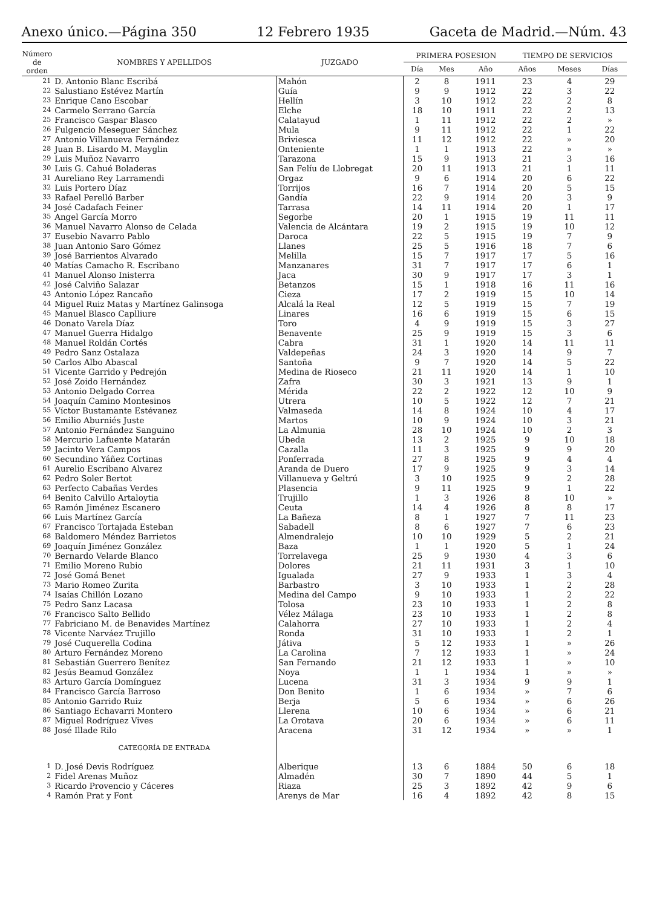Anexo único.—Página 350 12 Febrero 1935 Gaceta de Madrid.—Núm. 43
| Número de orden | NOMBRES Y APELLIDOS | JUZGADO | PRIMERA POSESION | | | TIEMPO DE SERVICIOS | | |
| --- | --- | --- | --- | --- | --- | --- | --- | --- |
| | | | Día | Mes | Año | Años | Meses | Días |
| 21 | D. Antonio Blanc Escribá | Mahón | 2 | 8 | 1911 | 23 | 4 | 29 |
| 22 | Salustiano Estévez Martín | Guía | 9 | 9 | 1912 | 22 | 3 | 22 |
| 23 | Enrique Cano Escobar | Hellín | 3 | 10 | 1912 | 22 | 2 | 8 |
| 24 | Carmelo Serrano García | Elche | 18 | 10 | 1911 | 22 | 2 | 13 |
| 25 | Francisco Gaspar Blasco | Calatayud | 1 | 11 | 1912 | 22 | 2 | » |
| 26 | Fulgencio Meseguer Sánchez | Mula | 9 | 11 | 1912 | 22 | 1 | 22 |
| 27 | Antonio Villanueva Fernández | Briviesca | 11 | 12 | 1912 | 22 | » | 20 |
| 28 | Juan B. Lisardo M. Mayglin | Onteniente | 1 | 1 | 1913 | 22 | » | » |
| 29 | Luis Muñoz Navarro | Tarazona | 15 | 9 | 1913 | 21 | 3 | 16 |
| 30 | Luis G. Cahué Boladeras | San Felíu de Llobregat | 20 | 11 | 1913 | 21 | 1 | 11 |
| 31 | Aureliano Rey Larramendi | Orgaz | 9 | 6 | 1914 | 20 | 6 | 22 |
| 32 | Luis Portero Díaz | Torrijos | 16 | 7 | 1914 | 20 | 5 | 15 |
| 33 | Rafael Perelló Barber | Gandía | 22 | 9 | 1914 | 20 | 3 | 9 |
| 34 | José Cadafach Feiner | Tarrasa | 14 | 11 | 1914 | 20 | 1 | 17 |
| 35 | Angel García Morro | Segorbe | 20 | 1 | 1915 | 19 | 11 | 11 |
| 36 | Manuel Navarro Alonso de Celada | Valencia de Alcántara | 19 | 2 | 1915 | 19 | 10 | 12 |
| 37 | Eusebio Navarro Pablo | Daroca | 22 | 5 | 1915 | 19 | 7 | 9 |
| 38 | Juan Antonio Saro Gómez | Llanes | 25 | 5 | 1916 | 18 | 7 | 6 |
| 39 | José Barrientos Alvarado | Melilla | 15 | 7 | 1917 | 17 | 5 | 16 |
| 40 | Matías Camacho R. Escribano | Manzanares | 31 | 7 | 1917 | 17 | 6 | 1 |
| 41 | Manuel Alonso Inisterra | Jaca | 30 | 9 | 1917 | 17 | 3 | 1 |
| 42 | José Calviño Salazar | Betanzos | 15 | 1 | 1918 | 16 | 11 | 16 |
| 43 | Antonio López Rancaño | Cieza | 17 | 2 | 1919 | 15 | 10 | 14 |
| 44 | Miguel Ruiz Matas y Martínez Galinsoga | Alcalá la Real | 12 | 5 | 1919 | 15 | 7 | 19 |
| 45 | Manuel Blasco Caplliure | Linares | 16 | 6 | 1919 | 15 | 6 | 15 |
| 46 | Donato Varela Díaz | Toro | 4 | 9 | 1919 | 15 | 3 | 27 |
| 47 | Manuel Guerra Hidalgo | Benavente | 25 | 9 | 1919 | 15 | 3 | 6 |
| 48 | Manuel Roldán Cortés | Cabra | 31 | 1 | 1920 | 14 | 11 | 11 |
| 49 | Pedro Sanz Ostalaza | Valdepeñas | 24 | 3 | 1920 | 14 | 9 | 7 |
| 50 | Carlos Albo Abascal | Santoña | 9 | 7 | 1920 | 14 | 5 | 22 |
| 51 | Vicente Garrido y Pedrejón | Medina de Rioseco | 21 | 11 | 1920 | 14 | 1 | 10 |
| 52 | José Zoido Hernández | Zafra | 30 | 3 | 1921 | 13 | 9 | 1 |
| 53 | Antonio Delgado Correa | Mérida | 22 | 2 | 1922 | 12 | 10 | 9 |
| 54 | Joaquín Camino Montesinos | Utrera | 10 | 5 | 1922 | 12 | 7 | 21 |
| 55 | Víctor Bustamante Estévanez | Valmaseda | 14 | 8 | 1924 | 10 | 4 | 17 |
| 56 | Emilio Aburniés Juste | Martos | 10 | 9 | 1924 | 10 | 3 | 21 |
| 57 | Antonio Fernández Sanguino | La Almunia | 28 | 10 | 1924 | 10 | 2 | 3 |
| 58 | Mercurio Lafuente Matarán | Ubeda | 13 | 2 | 1925 | 9 | 10 | 18 |
| 59 | Jacinto Vera Campos | Cazalla | 11 | 3 | 1925 | 9 | 9 | 20 |
| 60 | Secundino Yáñez Cortinas | Ponferrada | 27 | 8 | 1925 | 9 | 4 | 4 |
| 61 | Aurelio Escribano Alvarez | Aranda de Duero | 17 | 9 | 1925 | 9 | 3 | 14 |
| 62 | Pedro Soler Bertot | Villanueva y Geltrú | 3 | 10 | 1925 | 9 | 2 | 28 |
| 63 | Perfecto Cabañas Verdes | Plasencia | 9 | 11 | 1925 | 9 | 1 | 22 |
| 64 | Benito Calvillo Artaloytia | Trujillo | 1 | 3 | 1926 | 8 | 10 | » |
| 65 | Ramón Jiménez Escanero | Ceuta | 14 | 4 | 1926 | 8 | 8 | 17 |
| 66 | Luis Martínez García | La Bañeza | 8 | 1 | 1927 | 7 | 11 | 23 |
| 67 | Francisco Tortajada Esteban | Sabadell | 8 | 6 | 1927 | 7 | 6 | 23 |
| 68 | Baldomero Méndez Barrietos | Almendralejo | 10 | 10 | 1929 | 5 | 2 | 21 |
| 69 | Joaquín Jiménez González | Baza | 1 | 1 | 1920 | 5 | 1 | 24 |
| 70 | Bernardo Velarde Blanco | Torrelavega | 25 | 9 | 1930 | 4 | 3 | 6 |
| 71 | Emilio Moreno Rubio | Dolores | 21 | 11 | 1931 | 3 | 1 | 10 |
| 72 | José Gomá Benet | Igualada | 27 | 9 | 1933 | 1 | 3 | 4 |
| 73 | Mario Romeo Zurita | Barbastro | 3 | 10 | 1933 | 1 | 2 | 28 |
| 74 | Isaías Chillón Lozano | Medina del Campo | 9 | 10 | 1933 | 1 | 2 | 22 |
| 75 | Pedro Sanz Lacasa | Tolosa | 23 | 10 | 1933 | 1 | 2 | 8 |
| 76 | Francisco Salto Bellido | Vélez Málaga | 23 | 10 | 1933 | 1 | 2 | 8 |
| 77 | Fabriciano M. de Benavides Martínez | Calahorra | 27 | 10 | 1933 | 1 | 2 | 4 |
| 78 | Vicente Narváez Trujillo | Ronda | 31 | 10 | 1933 | 1 | 2 | 1 |
| 79 | José Cuquerella Codina | Játiva | 5 | 12 | 1933 | 1 | » | 26 |
| 80 | Arturo Fernández Moreno | La Carolina | 7 | 12 | 1933 | 1 | » | 24 |
| 81 | Sebastián Guerrero Benítez | San Fernando | 21 | 12 | 1933 | 1 | » | 10 |
| 82 | Jesús Beamud González | Noya | 1 | 1 | 1934 | 1 | » | » |
| 83 | Arturo García Domínguez | Lucena | 31 | 3 | 1934 | 9 | 9 | 1 |
| 84 | Francisco García Barroso | Don Benito | 1 | 6 | 1934 | » | 7 | 6 |
| 85 | Antonio Garrido Ruiz | Berja | 5 | 6 | 1934 | » | 6 | 26 |
| 86 | Santiago Echavarri Montero | Llerena | 10 | 6 | 1934 | » | 6 | 21 |
| 87 | Miguel Rodríguez Vives | La Orotava | 20 | 6 | 1934 | » | 6 | 11 |
| 88 | José Illade Rilo | Aracena | 31 | 12 | 1934 | » | » | 1 |
| | CATEGORÍA DE ENTRADA | | | | | | | |
| 1 | D. José Devis Rodríguez | Alberique | 13 | 6 | 1884 | 50 | 6 | 18 |
| 2 | Fidel Arenas Muñoz | Almadén | 30 | 7 | 1890 | 44 | 5 | 1 |
| 3 | Ricardo Provencio y Cáceres | Riaza | 25 | 3 | 1892 | 42 | 9 | 6 |
| 4 | Ramón Prat y Font | Arenys de Mar | 16 | 4 | 1892 | 42 | 8 | 15 |